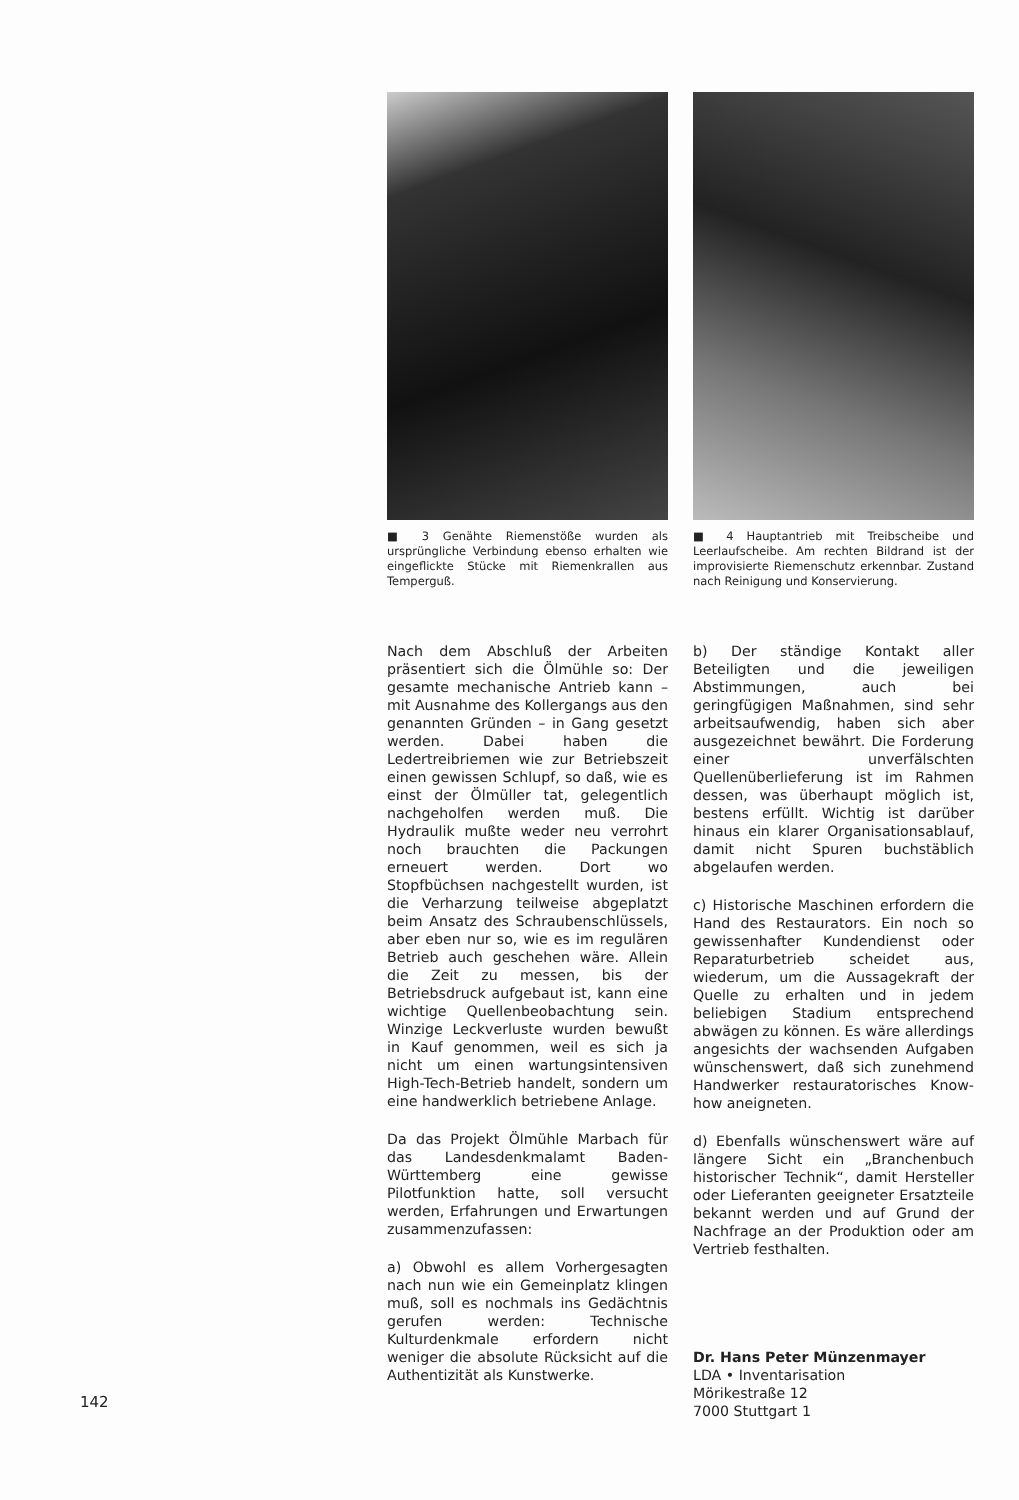■ 3 Genähte Riemenstöße wurden als ursprüngliche Verbindung ebenso erhalten wie eingeflickte Stücke mit Riemenkrallen aus Temperguß.
Nach dem Abschluß der Arbeiten präsentiert sich die Ölmühle so: Der gesamte mechanische Antrieb kann – mit Ausnahme des Kollergangs aus den genannten Gründen – in Gang gesetzt werden. Dabei haben die Ledertreibriemen wie zur Betriebszeit einen gewissen Schlupf, so daß, wie es einst der Ölmüller tat, gelegentlich nachgeholfen werden muß. Die Hydraulik mußte weder neu verrohrt noch brauchten die Packungen erneuert werden. Dort wo Stopfbüchsen nachgestellt wurden, ist die Verharzung teilweise abgeplatzt beim Ansatz des Schraubenschlüssels, aber eben nur so, wie es im regulären Betrieb auch geschehen wäre. Allein die Zeit zu messen, bis der Betriebsdruck aufgebaut ist, kann eine wichtige Quellenbeobachtung sein. Winzige Leckverluste wurden bewußt in Kauf genommen, weil es sich ja nicht um einen wartungsintensiven High-Tech-Betrieb handelt, sondern um eine handwerklich betriebene Anlage.
Da das Projekt Ölmühle Marbach für das Landesdenkmalamt Baden-Württemberg eine gewisse Pilotfunktion hatte, soll versucht werden, Erfahrungen und Erwartungen zusammenzufassen:
a) Obwohl es allem Vorhergesagten nach nun wie ein Gemeinplatz klingen muß, soll es nochmals ins Gedächtnis gerufen werden: Technische Kulturdenkmale erfordern nicht weniger die absolute Rücksicht auf die Authentizität als Kunstwerke.
■ 4 Hauptantrieb mit Treibscheibe und Leerlaufscheibe. Am rechten Bildrand ist der improvisierte Riemenschutz erkennbar. Zustand nach Reinigung und Konservierung.
b) Der ständige Kontakt aller Beteiligten und die jeweiligen Abstimmungen, auch bei geringfügigen Maßnahmen, sind sehr arbeitsaufwendig, haben sich aber ausgezeichnet bewährt. Die Forderung einer unverfälschten Quellenüberlieferung ist im Rahmen dessen, was überhaupt möglich ist, bestens erfüllt. Wichtig ist darüber hinaus ein klarer Organisationsablauf, damit nicht Spuren buchstäblich abgelaufen werden.
c) Historische Maschinen erfordern die Hand des Restaurators. Ein noch so gewissenhafter Kundendienst oder Reparaturbetrieb scheidet aus, wiederum, um die Aussagekraft der Quelle zu erhalten und in jedem beliebigen Stadium entsprechend abwägen zu können. Es wäre allerdings angesichts der wachsenden Aufgaben wünschenswert, daß sich zunehmend Handwerker restauratorisches Know-how aneigneten.
d) Ebenfalls wünschenswert wäre auf längere Sicht ein „Branchenbuch historischer Technik“, damit Hersteller oder Lieferanten geeigneter Ersatzteile bekannt werden und auf Grund der Nachfrage an der Produktion oder am Vertrieb festhalten.
Dr. Hans Peter Münzenmayer
LDA • Inventarisation
Mörikestraße 12
7000 Stuttgart 1
142